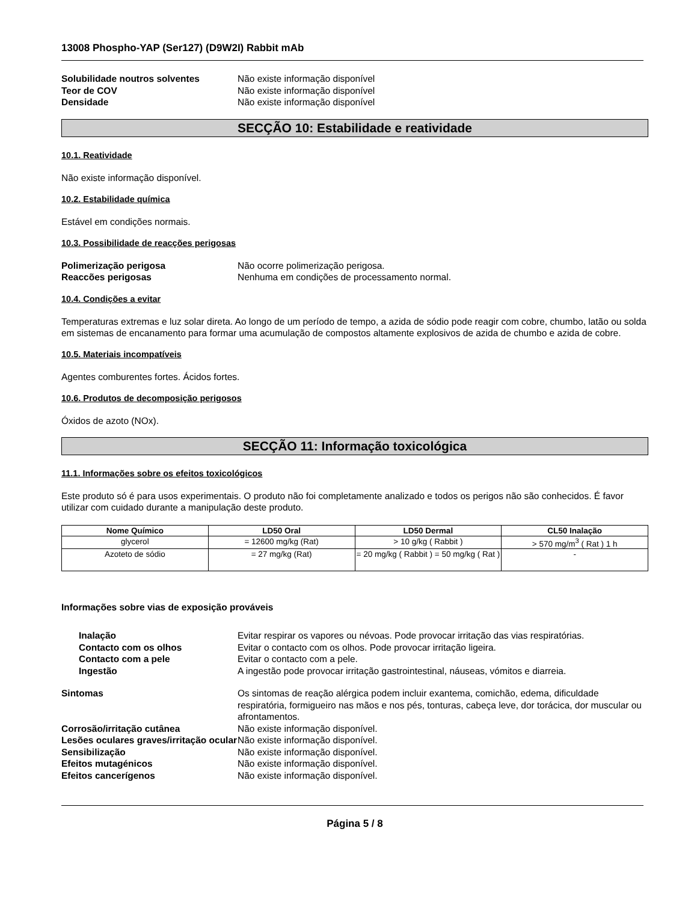13008 Phospho-YAP (Ser127) (D9W2I) Rabbit mAb
Solubilidade noutros solventes Não existe informação disponível Teor de COV Não existe informação disponível Densidade Não existe informação disponível
SECÇÃO 10: Estabilidade e reatividade
10.1. Reatividade
Não existe informação disponível.
10.2. Estabilidade química
Estável em condições normais.
10.3. Possibilidade de reacções perigosas
Polimerização perigosa Não ocorre polimerização perigosa. Reaccões perigosas Nenhuma em condições de processamento normal.
10.4. Condições a evitar
Temperaturas extremas e luz solar direta. Ao longo de um período de tempo, a azida de sódio pode reagir com cobre, chumbo, latão ou solda em sistemas de encanamento para formar uma acumulação de compostos altamente explosivos de azida de chumbo e azida de cobre.
10.5. Materiais incompatíveis
Agentes comburentes fortes. Ácidos fortes.
10.6. Produtos de decomposição perigosos
Óxidos de azoto (NOx).
SECÇÃO 11: Informação toxicológica
11.1. Informações sobre os efeitos toxicológicos
Este produto só é para usos experimentais. O produto não foi completamente analizado e todos os perigos não são conhecidos. É favor utilizar com cuidado durante a manipulação deste produto.
| Nome Químico | LD50 Oral | LD50 Dermal | CL50 Inalação |
| --- | --- | --- | --- |
| glycerol | = 12600 mg/kg (Rat) | > 10 g/kg ( Rabbit ) | > 570 mg/m<sup>3</sup> ( Rat ) 1 h |
| Azoteto de sódio | = 27 mg/kg (Rat) | = 20 mg/kg ( Rabbit ) = 50 mg/kg ( Rat ) | - |
Informações sobre vias de exposição prováveis
Inalação Evitar respirar os vapores ou névoas. Pode provocar irritação das vias respiratórias. Contacto com os olhos Evitar o contacto com os olhos. Pode provocar irritação ligeira. Contacto com a pele Evitar o contacto com a pele. Ingestão A ingestão pode provocar irritação gastrointestinal, náuseas, vómitos e diarreia.
Sintomas Os sintomas de reação alérgica podem incluir exantema, comichão, edema, dificuldade respiratória, formigueiro nas mãos e nos pés, tonturas, cabeça leve, dor torácica, dor muscular ou afrontamentos. Corrosão/irritação cutânea Não existe informação disponível. Lesões oculares graves/irritação ocular Não existe informação disponível. Sensibilização Não existe informação disponível. Efeitos mutagénicos Não existe informação disponível. Efeitos cancerígenos Não existe informação disponível.
Página 5 / 8